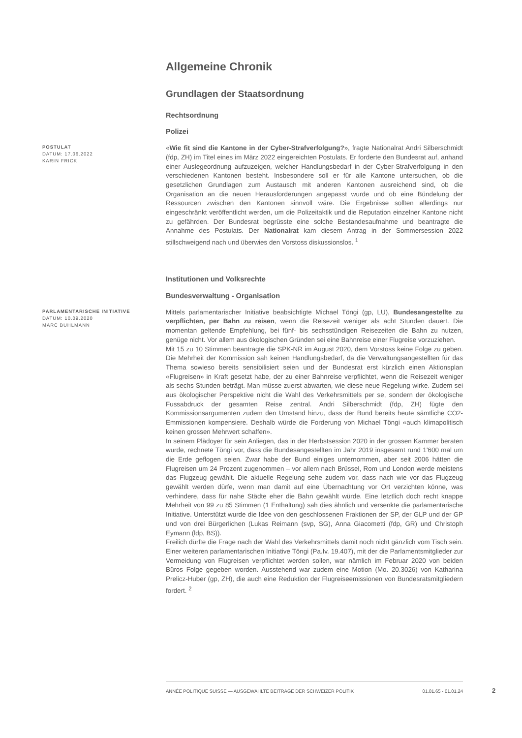Allgemeine Chronik
Grundlagen der Staatsordnung
Rechtsordnung
Polizei
POSTULAT
DATUM: 17.06.2022
KARIN FRICK
«Wie fit sind die Kantone in der Cyber-Strafverfolgung?», fragte Nationalrat Andri Silberschmidt (fdp, ZH) im Titel eines im März 2022 eingereichten Postulats. Er forderte den Bundesrat auf, anhand einer Auslegeordnung aufzuzeigen, welcher Handlungsbedarf in der Cyber-Strafverfolgung in den verschiedenen Kantonen besteht. Insbesondere soll er für alle Kantone untersuchen, ob die gesetzlichen Grundlagen zum Austausch mit anderen Kantonen ausreichend sind, ob die Organisation an die neuen Herausforderungen angepasst wurde und ob eine Bündelung der Ressourcen zwischen den Kantonen sinnvoll wäre. Die Ergebnisse sollten allerdings nur eingeschränkt veröffentlicht werden, um die Polizeitaktik und die Reputation einzelner Kantone nicht zu gefährden. Der Bundesrat begrüsste eine solche Bestandesaufnahme und beantragte die Annahme des Postulats. Der Nationalrat kam diesem Antrag in der Sommersession 2022 stillschweigend nach und überwies den Vorstoss diskussionslos. <sup>1</sup>
Institutionen und Volksrechte
Bundesverwaltung - Organisation
PARLAMENTARISCHE INITIATIVE
DATUM: 10.09.2020
MARC BÜHLMANN
Mittels parlamentarischer Initiative beabsichtigte Michael Töngi (gp, LU), Bundesangestellte zu verpflichten, per Bahn zu reisen, wenn die Reisezeit weniger als acht Stunden dauert. Die momentan geltende Empfehlung, bei fünf- bis sechsstündigen Reisezeiten die Bahn zu nutzen, genüge nicht. Vor allem aus ökologischen Gründen sei eine Bahnreise einer Flugreise vorzuziehen.
Mit 15 zu 10 Stimmen beantragte die SPK-NR im August 2020, dem Vorstoss keine Folge zu geben. Die Mehrheit der Kommission sah keinen Handlungsbedarf, da die Verwaltungsangestellten für das Thema sowieso bereits sensibilisiert seien und der Bundesrat erst kürzlich einen Aktionsplan «Flugreisen» in Kraft gesetzt habe, der zu einer Bahnreise verpflichtet, wenn die Reisezeit weniger als sechs Stunden beträgt. Man müsse zuerst abwarten, wie diese neue Regelung wirke. Zudem sei aus ökologischer Perspektive nicht die Wahl des Verkehrsmittels per se, sondern der ökologische Fussabdruck der gesamten Reise zentral. Andri Silberschmidt (fdp, ZH) fügte den Kommissionsargumenten zudem den Umstand hinzu, dass der Bund bereits heute sämtliche CO2-Emmissionen kompensiere. Deshalb würde die Forderung von Michael Töngi «auch klimapolitisch keinen grossen Mehrwert schaffen».
In seinem Plädoyer für sein Anliegen, das in der Herbstsession 2020 in der grossen Kammer beraten wurde, rechnete Töngi vor, dass die Bundesangestellten im Jahr 2019 insgesamt rund 1'600 mal um die Erde geflogen seien. Zwar habe der Bund einiges unternommen, aber seit 2006 hätten die Flugreisen um 24 Prozent zugenommen – vor allem nach Brüssel, Rom und London werde meistens das Flugzeug gewählt. Die aktuelle Regelung sehe zudem vor, dass nach wie vor das Flugzeug gewählt werden dürfe, wenn man damit auf eine Übernachtung vor Ort verzichten könne, was verhindere, dass für nahe Städte eher die Bahn gewählt würde. Eine letztlich doch recht knappe Mehrheit von 99 zu 85 Stimmen (1 Enthaltung) sah dies ähnlich und versenkte die parlamentarische Initiative. Unterstützt wurde die Idee von den geschlossenen Fraktionen der SP, der GLP und der GP und von drei Bürgerlichen (Lukas Reimann (svp, SG), Anna Giacometti (fdp, GR) und Christoph Eymann (ldp, BS)).
Freilich dürfte die Frage nach der Wahl des Verkehrsmittels damit noch nicht gänzlich vom Tisch sein. Einer weiteren parlamentarischen Initiative Töngi (Pa.Iv. 19.407), mit der die Parlamentsmitglieder zur Vermeidung von Flugreisen verpflichtet werden sollen, war nämlich im Februar 2020 von beiden Büros Folge gegeben worden. Ausstehend war zudem eine Motion (Mo. 20.3026) von Katharina Prelicz-Huber (gp, ZH), die auch eine Reduktion der Flugreiseemissionen von Bundesratsmitgliedern fordert. <sup>2</sup>
ANNÉE POLITIQUE SUISSE — AUSGEWÄHLTE BEITRÄGE DER SCHWEIZER POLITIK 01.01.65 - 01.01.24
2